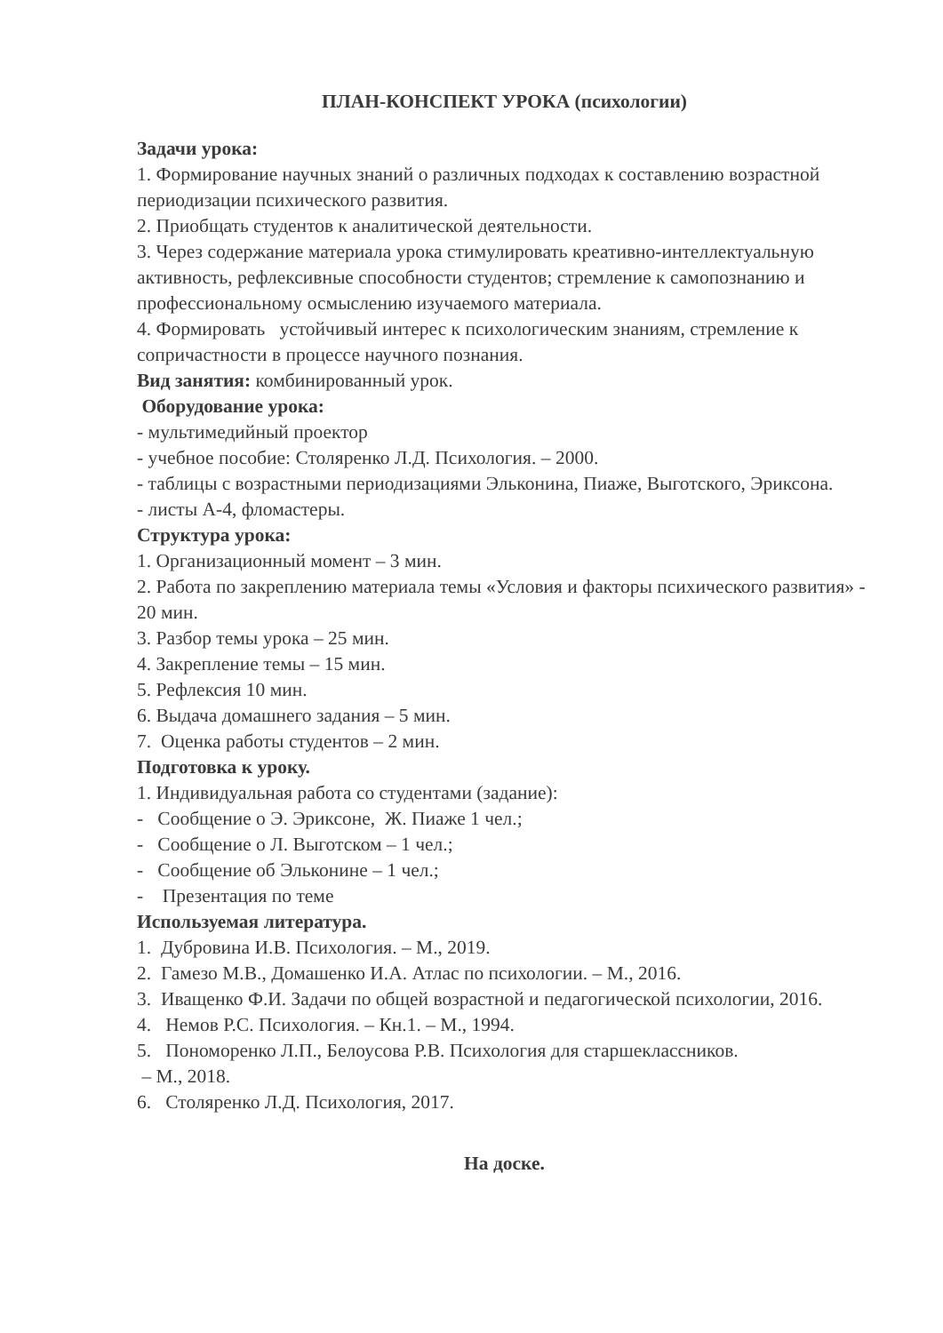ПЛАН-КОНСПЕКТ УРОКА (психологии)
Задачи урока:
1. Формирование научных знаний о различных подходах к составлению возрастной периодизации психического развития.
2. Приобщать студентов к аналитической деятельности.
3. Через содержание материала урока стимулировать креативно-интеллектуальную активность, рефлексивные способности студентов; стремление к самопознанию и профессиональному осмыслению изучаемого материала.
4. Формировать устойчивый интерес к психологическим знаниям, стремление к сопричастности в процессе научного познания.
Вид занятия: комбинированный урок.
Оборудование урока:
- мультимедийный проектор
- учебное пособие: Столяренко Л.Д. Психология. – 2000.
- таблицы с возрастными периодизациями Эльконина, Пиаже, Выготского, Эриксона.
- листы А-4, фломастеры.
Структура урока:
1. Организационный момент – 3 мин.
2. Работа по закреплению материала темы «Условия и факторы психического развития» - 20 мин.
3. Разбор темы урока – 25 мин.
4. Закрепление темы – 15 мин.
5. Рефлексия 10 мин.
6. Выдача домашнего задания – 5 мин.
7. Оценка работы студентов – 2 мин.
Подготовка к уроку.
1. Индивидуальная работа со студентами (задание):
- Сообщение о Э. Эриксоне, Ж. Пиаже 1 чел.;
- Сообщение о Л. Выготском – 1 чел.;
- Сообщение об Эльконине – 1 чел.;
- Презентация по теме
Используемая литература.
1. Дубровина И.В. Психология. – М., 2019.
2. Гамезо М.В., Домашенко И.А. Атлас по психологии. – М., 2016.
3. Иващенко Ф.И. Задачи по общей возрастной и педагогической психологии, 2016.
4. Немов Р.С. Психология. – Кн.1. – М., 1994.
5. Пономоренко Л.П., Белоусова Р.В. Психология для старшеклассников.
– М., 2018.
6. Столяренко Л.Д. Психология, 2017.
На доске.